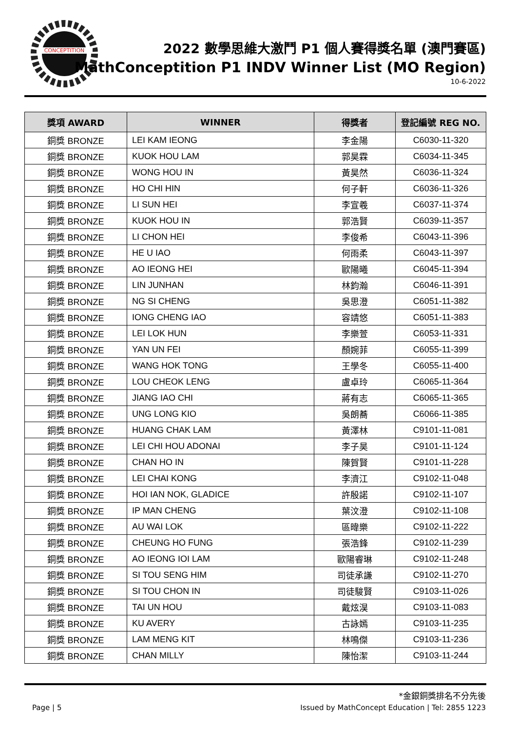CONCEPTITION
2022 數學思維大激鬥 P1 個人賽得獎名單 (澳門賽區)
MathConceptition P1 INDV Winner List (MO Region)
10-6-2022
| 獎項 AWARD | WINNER | 得獎者 | 登記編號 REG NO. |
| --- | --- | --- | --- |
| 銅獎 BRONZE | LEI KAM IEONG | 李金陽 | C6030-11-320 |
| 銅獎 BRONZE | KUOK HOU LAM | 郭昊霖 | C6034-11-345 |
| 銅獎 BRONZE | WONG HOU IN | 黃昊然 | C6036-11-324 |
| 銅獎 BRONZE | HO CHI HIN | 何子軒 | C6036-11-326 |
| 銅獎 BRONZE | LI SUN HEI | 李宣羲 | C6037-11-374 |
| 銅獎 BRONZE | KUOK HOU IN | 郭浩賢 | C6039-11-357 |
| 銅獎 BRONZE | LI CHON HEI | 李俊希 | C6043-11-396 |
| 銅獎 BRONZE | HE U IAO | 何雨柔 | C6043-11-397 |
| 銅獎 BRONZE | AO IEONG HEI | 歐陽曦 | C6045-11-394 |
| 銅獎 BRONZE | LIN JUNHAN | 林鈞瀚 | C6046-11-391 |
| 銅獎 BRONZE | NG SI CHENG | 吳思澄 | C6051-11-382 |
| 銅獎 BRONZE | IONG CHENG IAO | 容靖悠 | C6051-11-383 |
| 銅獎 BRONZE | LEI LOK HUN | 李樂萱 | C6053-11-331 |
| 銅獎 BRONZE | YAN UN FEI | 顏婉菲 | C6055-11-399 |
| 銅獎 BRONZE | WANG HOK TONG | 王學冬 | C6055-11-400 |
| 銅獎 BRONZE | LOU CHEOK LENG | 盧卓玲 | C6065-11-364 |
| 銅獎 BRONZE | JIANG IAO CHI | 蔣有志 | C6065-11-365 |
| 銅獎 BRONZE | UNG LONG KIO | 吳朗蕎 | C6066-11-385 |
| 銅獎 BRONZE | HUANG CHAK LAM | 黃澤林 | C9101-11-081 |
| 銅獎 BRONZE | LEI CHI HOU ADONAI | 李子昊 | C9101-11-124 |
| 銅獎 BRONZE | CHAN HO IN | 陳賀賢 | C9101-11-228 |
| 銅獎 BRONZE | LEI CHAI KONG | 李濟江 | C9102-11-048 |
| 銅獎 BRONZE | HOI IAN NOK, GLADICE | 許殷諾 | C9102-11-107 |
| 銅獎 BRONZE | IP MAN CHENG | 葉汶澄 | C9102-11-108 |
| 銅獎 BRONZE | AU WAI LOK | 區暐樂 | C9102-11-222 |
| 銅獎 BRONZE | CHEUNG HO FUNG | 張浩鋒 | C9102-11-239 |
| 銅獎 BRONZE | AO IEONG IOI LAM | 歐陽睿琳 | C9102-11-248 |
| 銅獎 BRONZE | SI TOU SENG HIM | 司徒承謙 | C9102-11-270 |
| 銅獎 BRONZE | SI TOU CHON IN | 司徒駿賢 | C9103-11-026 |
| 銅獎 BRONZE | TAI UN HOU | 戴炫淏 | C9103-11-083 |
| 銅獎 BRONZE | KU AVERY | 古詠嫣 | C9103-11-235 |
| 銅獎 BRONZE | LAM MENG KIT | 林鳴傑 | C9103-11-236 |
| 銅獎 BRONZE | CHAN MILLY | 陳怡潔 | C9103-11-244 |
*金銀銅獎排名不分先後
Page | 5 Issued by MathConcept Education | Tel: 2855 1223